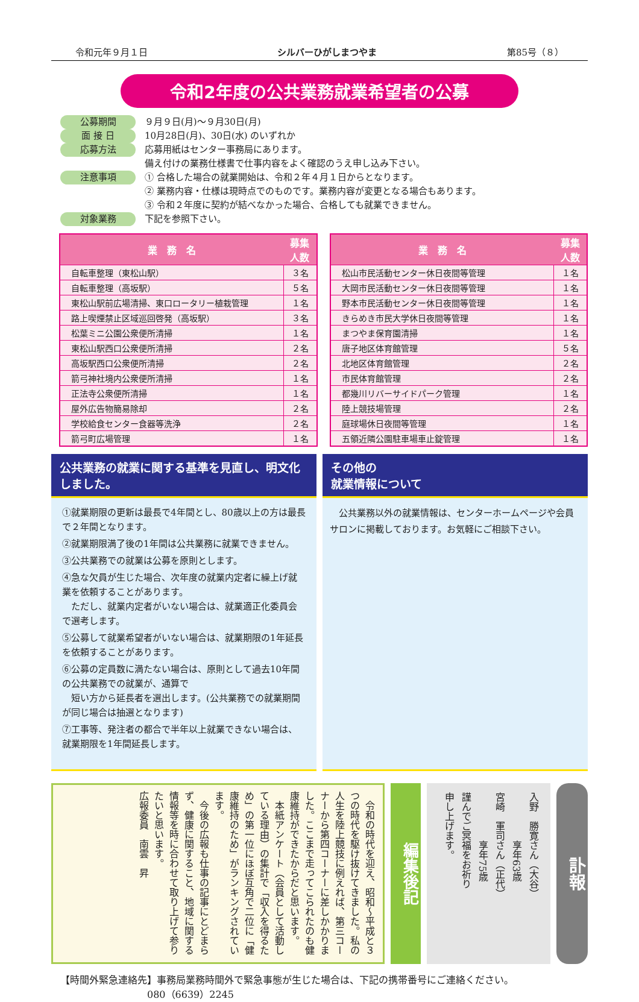令和元年９月１日 シルバーひがしまつやま 第85号（８）
令和2年度の公共業務就業希望者の公募
公募期間 ９月９日(月)～９月30日(月)
面 接 日 10月28日(月)、30日(水) のいずれか
応募方法 応募用紙はセンター事務局にあります。
備え付けの業務仕様書で仕事内容をよく確認のうえ申し込み下さい。
注意事項 ① 合格した場合の就業開始は、令和２年４月１日からとなります。
② 業務内容・仕様は現時点でのものです。業務内容が変更となる場合もあります。
③ 令和２年度に契約が結べなかった場合、合格しても就業できません。
対象業務 下記を参照下さい。
| 業 務 名 | 募集 人数 |
| --- | --- |
| 自転車整理（東松山駅） | ３名 |
| 自転車整理（高坂駅） | ５名 |
| 東松山駅前広場清掃、東口ロータリー植栽管理 | １名 |
| 路上喫煙禁止区域巡回啓発（高坂駅） | ３名 |
| 松葉ミニ公園公衆便所清掃 | １名 |
| 東松山駅西口公衆便所清掃 | ２名 |
| 高坂駅西口公衆便所清掃 | ２名 |
| 箭弓神社境内公衆便所清掃 | １名 |
| 正法寺公衆便所清掃 | １名 |
| 屋外広告物簡易除却 | ２名 |
| 学校給食センター食器等洗浄 | ２名 |
| 箭弓町広場管理 | １名 |
| 業 務 名 | 募集 人数 |
| --- | --- |
| 松山市民活動センター休日夜間等管理 | １名 |
| 大岡市民活動センター休日夜間等管理 | １名 |
| 野本市民活動センター休日夜間等管理 | １名 |
| きらめき市民大学休日夜間等管理 | １名 |
| まつやま保育園清掃 | １名 |
| 唐子地区体育館管理 | ５名 |
| 北地区体育館管理 | ２名 |
| 市民体育館管理 | ２名 |
| 都幾川リバーサイドパーク管理 | １名 |
| 陸上競技場管理 | ２名 |
| 庭球場休日夜間等管理 | １名 |
| 五領近隣公園駐車場車止錠管理 | １名 |
公共業務の就業に関する基準を見直し、明文化しました。
①就業期限の更新は最長で4年間とし、80歳以上の方は最長で２年間となります。
②就業期限満了後の1年間は公共業務に就業できません。
③公共業務での就業は公募を原則とします。
④急な欠員が生じた場合、次年度の就業内定者に繰上げ就業を依頼することがあります。
　ただし、就業内定者がいない場合は、就業適正化委員会で選考します。
⑤公募して就業希望者がいない場合は、就業期限の1年延長を依頼することがあります。
⑥公募の定員数に満たない場合は、原則として過去10年間の公共業務での就業が、通算で
　短い方から延長者を選出します。(公共業務での就業期間が同じ場合は抽選となります)
⑦工事等、発注者の都合で半年以上就業できない場合は、就業期限を1年間延長します。
その他の
就業情報について
　公共業務以外の就業情報は、センターホームページや会員サロンに掲載しております。お気軽にご相談下さい。
　令和の時代を迎え、昭和～平成と３つの時代を駆け抜けてきました。私の人生を陸上競技に例えれば、第三コーナーから第四コーナーに差しかかりました。ここまで走ってこられたのも健康維持ができたからだと思います。
　本紙アンケート（会員として活動している理由）の集計で「収入を得るため」の第一位にほぼ互角で二位に「健康維持のため」がランキングされています。
　今後の広報も仕事の記事にとどまらず、健康に関すること、地域に関する情報等を時に合わせて取り上げて参りたいと思います。
広報委員　南雲　昇
編集後記
入野　勝寛さん（大谷）
　　　　　享年63歳
宮崎　軍司さん（正代）
　　　　　享年75歳
謹んでご冥福をお祈り
申し上げます。
訃報
【時間外緊急連絡先】事務局業務時間外で緊急事態が生じた場合は、下記の携帯番号にご連絡ください。
　　　　　　　　　080（6639）2245